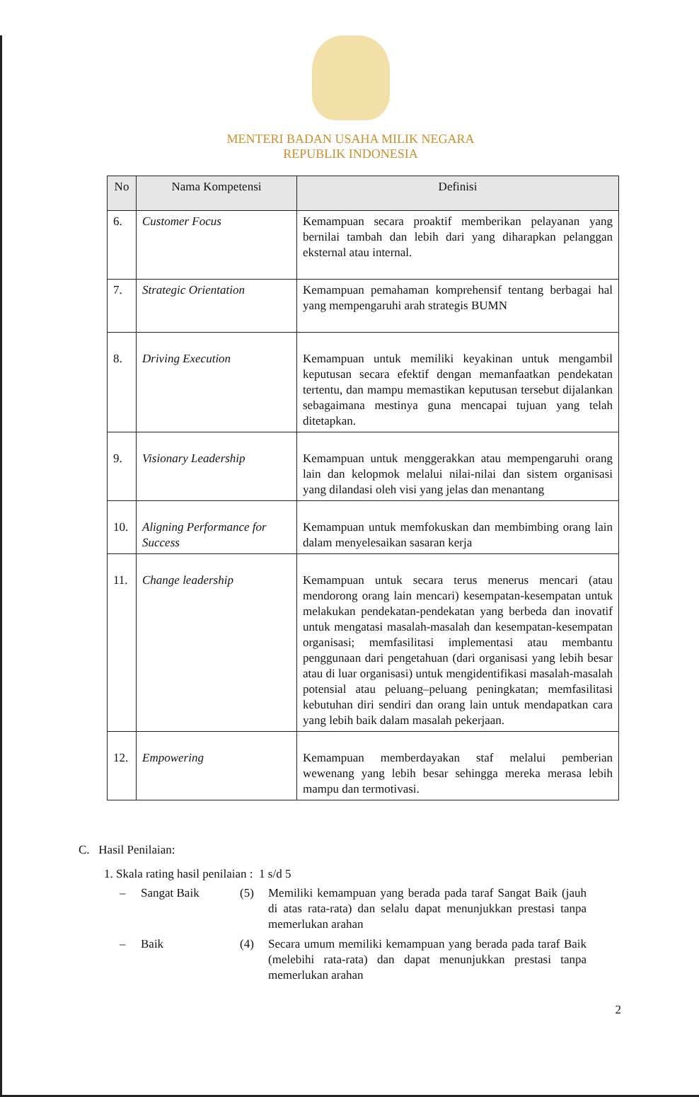MENTERI BADAN USAHA MILIK NEGARA
REPUBLIK INDONESIA
| No | Nama Kompetensi | Definisi |
| --- | --- | --- |
| 6. | Customer Focus | Kemampuan secara proaktif memberikan pelayanan yang bernilai tambah dan lebih dari yang diharapkan pelanggan eksternal atau internal. |
| 7. | Strategic Orientation | Kemampuan pemahaman komprehensif tentang berbagai hal yang mempengaruhi arah strategis BUMN |
| 8. | Driving Execution | Kemampuan untuk memiliki keyakinan untuk mengambil keputusan secara efektif dengan memanfaatkan pendekatan tertentu, dan mampu memastikan keputusan tersebut dijalankan sebagaimana mestinya guna mencapai tujuan yang telah ditetapkan. |
| 9. | Visionary Leadership | Kemampuan untuk menggerakkan atau mempengaruhi orang lain dan kelopmok melalui nilai-nilai dan sistem organisasi yang dilandasi oleh visi yang jelas dan menantang |
| 10. | Aligning Performance for Success | Kemampuan untuk memfokuskan dan membimbing orang lain dalam menyelesaikan sasaran kerja |
| 11. | Change leadership | Kemampuan untuk secara terus menerus mencari (atau mendorong orang lain mencari) kesempatan-kesempatan untuk melakukan pendekatan-pendekatan yang berbeda dan inovatif untuk mengatasi masalah-masalah dan kesempatan-kesempatan organisasi; memfasilitasi implementasi atau membantu penggunaan dari pengetahuan (dari organisasi yang lebih besar atau di luar organisasi) untuk mengidentifikasi masalah-masalah potensial atau peluang–peluang peningkatan; memfasilitasi kebutuhan diri sendiri dan orang lain untuk mendapatkan cara yang lebih baik dalam masalah pekerjaan. |
| 12. | Empowering | Kemampuan memberdayakan staf melalui pemberian wewenang yang lebih besar sehingga mereka merasa lebih mampu dan termotivasi. |
C. Hasil Penilaian:
1. Skala rating hasil penilaian : 1 s/d 5
– Sangat Baik (5) Memiliki kemampuan yang berada pada taraf Sangat Baik (jauh di atas rata-rata) dan selalu dapat menunjukkan prestasi tanpa memerlukan arahan
– Baik (4) Secara umum memiliki kemampuan yang berada pada taraf Baik (melebihi rata-rata) dan dapat menunjukkan prestasi tanpa memerlukan arahan
2